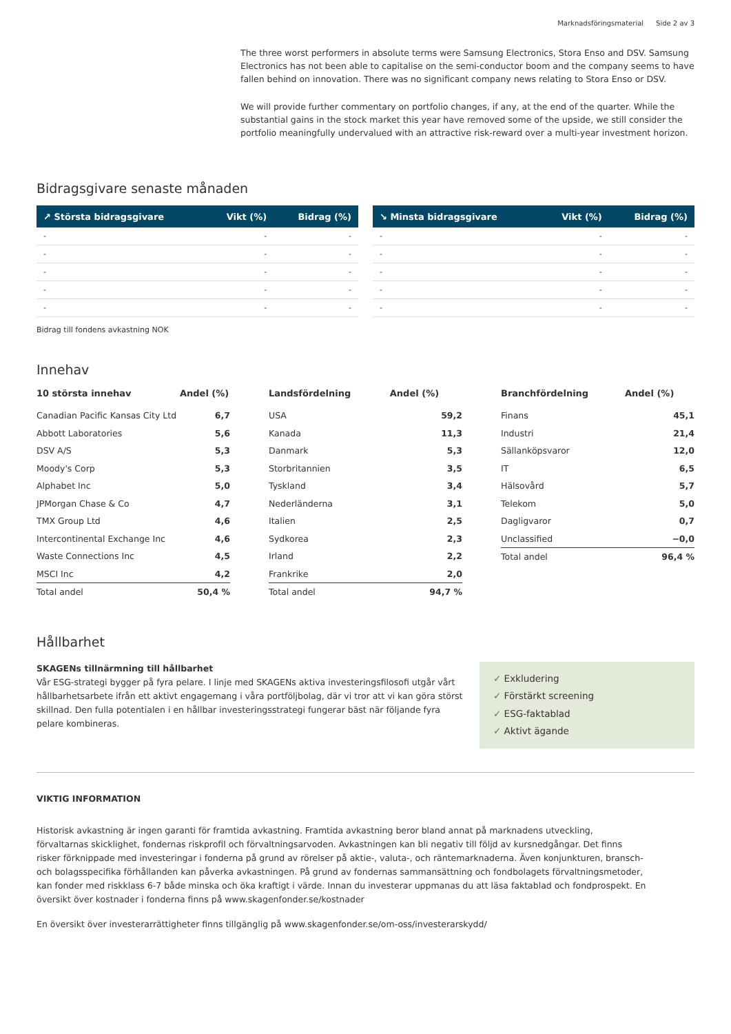Marknadsföringsmaterial Side 2 av 3
The three worst performers in absolute terms were Samsung Electronics, Stora Enso and DSV. Samsung Electronics has not been able to capitalise on the semi-conductor boom and the company seems to have fallen behind on innovation. There was no significant company news relating to Stora Enso or DSV.
We will provide further commentary on portfolio changes, if any, at the end of the quarter. While the substantial gains in the stock market this year have removed some of the upside, we still consider the portfolio meaningfully undervalued with an attractive risk-reward over a multi-year investment horizon.
Bidragsgivare senaste månaden
| ↗ Största bidragsgivare | Vikt (%) | Bidrag (%) |
| --- | --- | --- |
| - | - | - |
| - | - | - |
| - | - | - |
| - | - | - |
| - | - | - |
| ↘ Minsta bidragsgivare | Vikt (%) | Bidrag (%) |
| --- | --- | --- |
| - | - | - |
| - | - | - |
| - | - | - |
| - | - | - |
| - | - | - |
Bidrag till fondens avkastning NOK
Innehav
| 10 största innehav | Andel (%) |
| --- | --- |
| Canadian Pacific Kansas City Ltd | 6,7 |
| Abbott Laboratories | 5,6 |
| DSV A/S | 5,3 |
| Moody's Corp | 5,3 |
| Alphabet Inc | 5,0 |
| JPMorgan Chase & Co | 4,7 |
| TMX Group Ltd | 4,6 |
| Intercontinental Exchange Inc | 4,6 |
| Waste Connections Inc | 4,5 |
| MSCI Inc | 4,2 |
| Total andel | 50,4 % |
| Landsfördelning | Andel (%) |
| --- | --- |
| USA | 59,2 |
| Kanada | 11,3 |
| Danmark | 5,3 |
| Storbritannien | 3,5 |
| Tyskland | 3,4 |
| Nederländerna | 3,1 |
| Italien | 2,5 |
| Sydkorea | 2,3 |
| Irland | 2,2 |
| Frankrike | 2,0 |
| Total andel | 94,7 % |
| Branchfördelning | Andel (%) |
| --- | --- |
| Finans | 45,1 |
| Industri | 21,4 |
| Sällanköpsvaror | 12,0 |
| IT | 6,5 |
| Hälsovård | 5,7 |
| Telekom | 5,0 |
| Dagligvaror | 0,7 |
| Unclassified | −0,0 |
| Total andel | 96,4 % |
Hållbarhet
SKAGENs tillnärmning till hållbarhet
Vår ESG-strategi bygger på fyra pelare. I linje med SKAGENs aktiva investeringsfilosofi utgår vårt hållbarhetsarbete ifrån ett aktivt engagemang i våra portföljbolag, där vi tror att vi kan göra störst skillnad. Den fulla potentialen i en hållbar investeringsstrategi fungerar bäst när följande fyra pelare kombineras.
✓ Exkludering
✓ Förstärkt screening
✓ ESG-faktablad
✓ Aktivt ägande
VIKTIG INFORMATION
Historisk avkastning är ingen garanti för framtida avkastning. Framtida avkastning beror bland annat på marknadens utveckling, förvaltarnas skicklighet, fondernas riskprofil och förvaltningsarvoden. Avkastningen kan bli negativ till följd av kursnedgångar. Det finns risker förknippade med investeringar i fonderna på grund av rörelser på aktie-, valuta-, och räntemarknaderna. Även konjunkturen, bransch- och bolagsspecifika förhållanden kan påverka avkastningen. På grund av fondernas sammansättning och fondbolagets förvaltningsmetoder, kan fonder med riskklass 6-7 både minska och öka kraftigt i värde. Innan du investerar uppmanas du att läsa faktablad och fondprospekt. En översikt över kostnader i fonderna finns på www.skagenfonder.se/kostnader
En översikt över investerarrättigheter finns tillgänglig på www.skagenfonder.se/om-oss/investerarskydd/